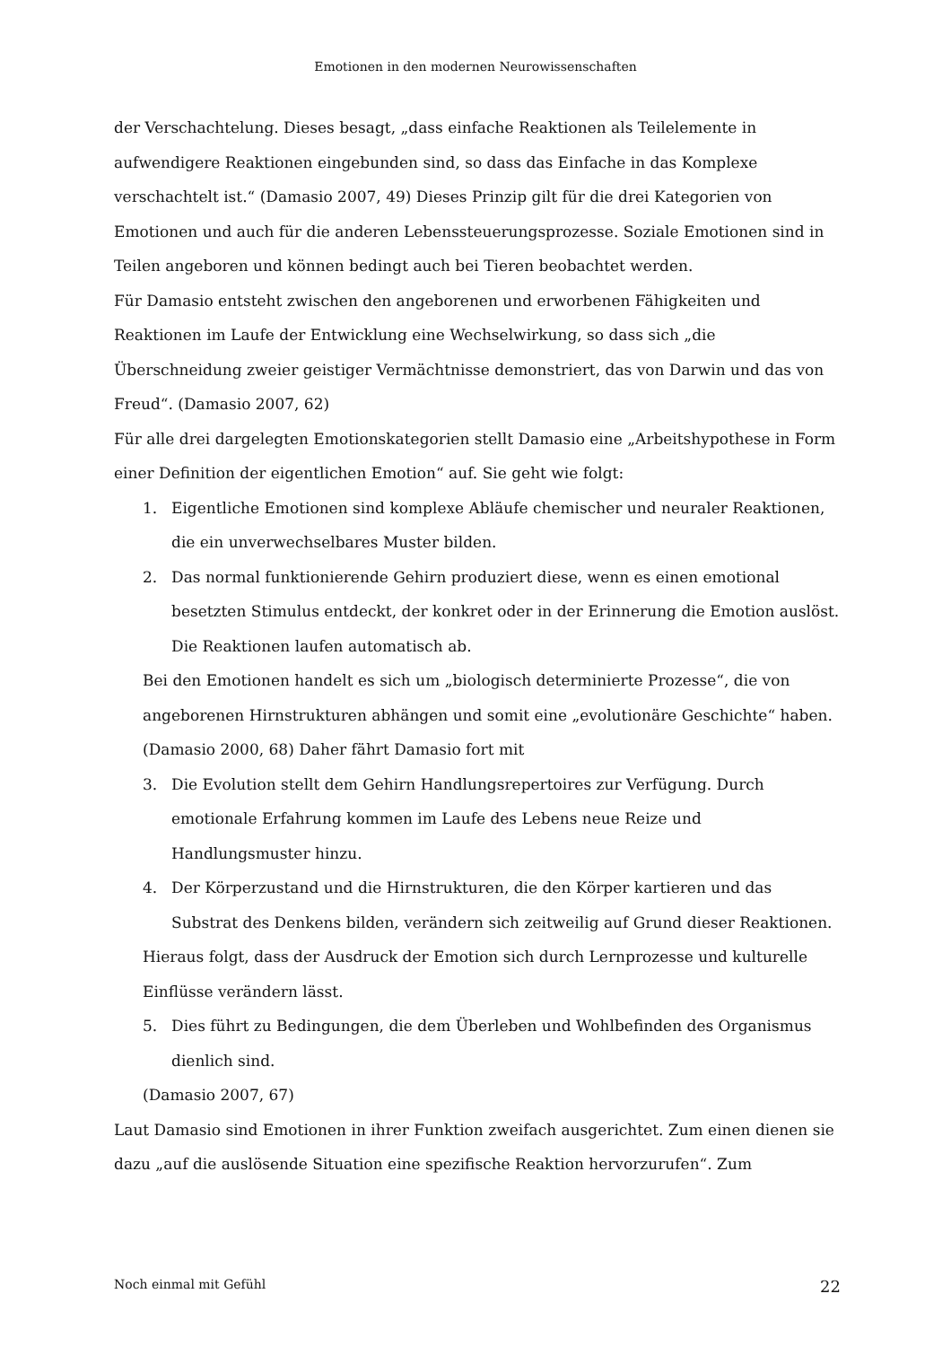Emotionen in den modernen Neurowissenschaften
der Verschachtelung. Dieses besagt, „dass einfache Reaktionen als Teilelemente in aufwendigere Reaktionen eingebunden sind, so dass das Einfache in das Komplexe verschachtelt ist.“ (Damasio 2007, 49) Dieses Prinzip gilt für die drei Kategorien von Emotionen und auch für die anderen Lebenssteuerungsprozesse. Soziale Emotionen sind in Teilen angeboren und können bedingt auch bei Tieren beobachtet werden.
Für Damasio entsteht zwischen den angeborenen und erworbenen Fähigkeiten und Reaktionen im Laufe der Entwicklung eine Wechselwirkung, so dass sich „die Überschneidung zweier geistiger Vermächtnisse demonstriert, das von Darwin und das von Freud“. (Damasio 2007, 62)
Für alle drei dargelegten Emotionskategorien stellt Damasio eine „Arbeitshypothese in Form einer Definition der eigentlichen Emotion“ auf. Sie geht wie folgt:
1. Eigentliche Emotionen sind komplexe Abläufe chemischer und neuraler Reaktionen, die ein unverwechselbares Muster bilden.
2. Das normal funktionierende Gehirn produziert diese, wenn es einen emotional besetzten Stimulus entdeckt, der konkret oder in der Erinnerung die Emotion auslöst. Die Reaktionen laufen automatisch ab.
Bei den Emotionen handelt es sich um „biologisch determinierte Prozesse“, die von angeborenen Hirnstrukturen abhängen und somit eine „evolutionäre Geschichte“ haben. (Damasio 2000, 68) Daher fährt Damasio fort mit
3. Die Evolution stellt dem Gehirn Handlungsrepertoires zur Verfügung. Durch emotionale Erfahrung kommen im Laufe des Lebens neue Reize und Handlungsmuster hinzu.
4. Der Körperzustand und die Hirnstrukturen, die den Körper kartieren und das Substrat des Denkens bilden, verändern sich zeitweilig auf Grund dieser Reaktionen.
Hieraus folgt, dass der Ausdruck der Emotion sich durch Lernprozesse und kulturelle Einflüsse verändern lässt.
5. Dies führt zu Bedingungen, die dem Überleben und Wohlbefinden des Organismus dienlich sind.
(Damasio 2007, 67)
Laut Damasio sind Emotionen in ihrer Funktion zweifach ausgerichtet. Zum einen dienen sie dazu „auf die auslösende Situation eine spezifische Reaktion hervorzurufen“. Zum
Noch einmal mit Gefühl 22